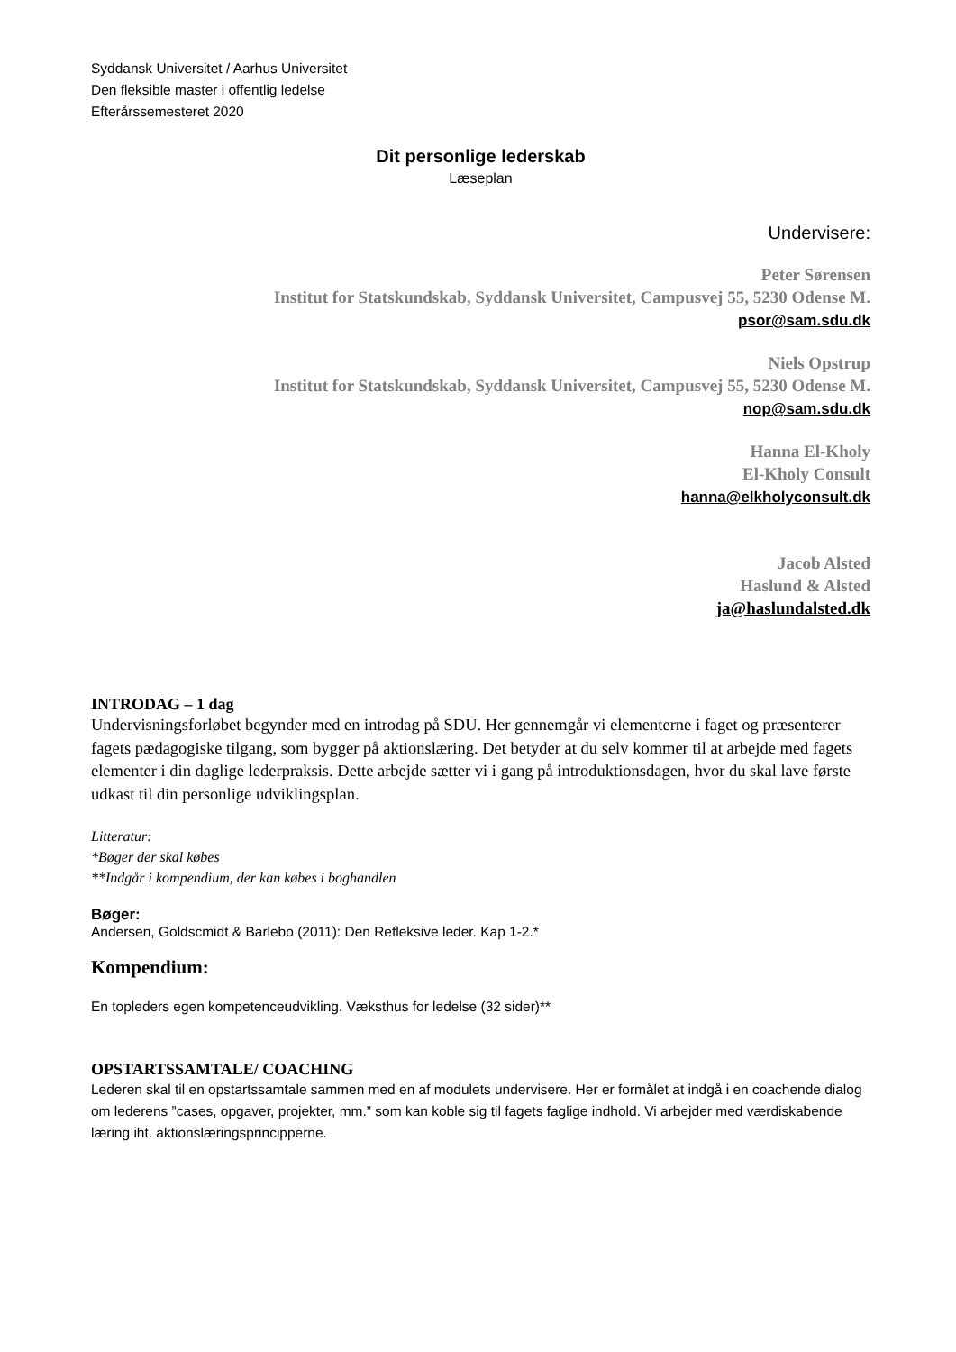Syddansk Universitet / Aarhus Universitet
Den fleksible master i offentlig ledelse
Efterårssemesteret 2020
Dit personlige lederskab
Læseplan
Undervisere:
Peter Sørensen
Institut for Statskundskab, Syddansk Universitet, Campusvej 55, 5230 Odense M.
psor@sam.sdu.dk
Niels Opstrup
Institut for Statskundskab, Syddansk Universitet, Campusvej 55, 5230 Odense M.
nop@sam.sdu.dk
Hanna El-Kholy
El-Kholy Consult
hanna@elkholyconsult.dk
Jacob Alsted
Haslund & Alsted
ja@haslundalsted.dk
INTRODAG – 1 dag
Undervisningsforløbet begynder med en introdag på SDU. Her gennemgår vi elementerne i faget og præsenterer fagets pædagogiske tilgang, som bygger på aktionslæring. Det betyder at du selv kommer til at arbejde med fagets elementer i din daglige lederpraksis. Dette arbejde sætter vi i gang på introduktionsdagen, hvor du skal lave første udkast til din personlige udviklingsplan.
Litteratur:
*Bøger der skal købes
**Indgår i kompendium, der kan købes i boghandlen
Bøger:
Andersen, Goldscmidt & Barlebo (2011): Den Refleksive leder. Kap 1-2.*
Kompendium:
En topleders egen kompetenceudvikling. Væksthus for ledelse (32 sider)**
OPSTARTSSAMTALE/ COACHING
Lederen skal til en opstartssamtale sammen med en af modulets undervisere. Her er formålet at indgå i en coachende dialog om lederens ”cases, opgaver, projekter, mm.” som kan koble sig til fagets faglige indhold. Vi arbejder med værdiskabende læring iht. aktionslæringsprincipperne.